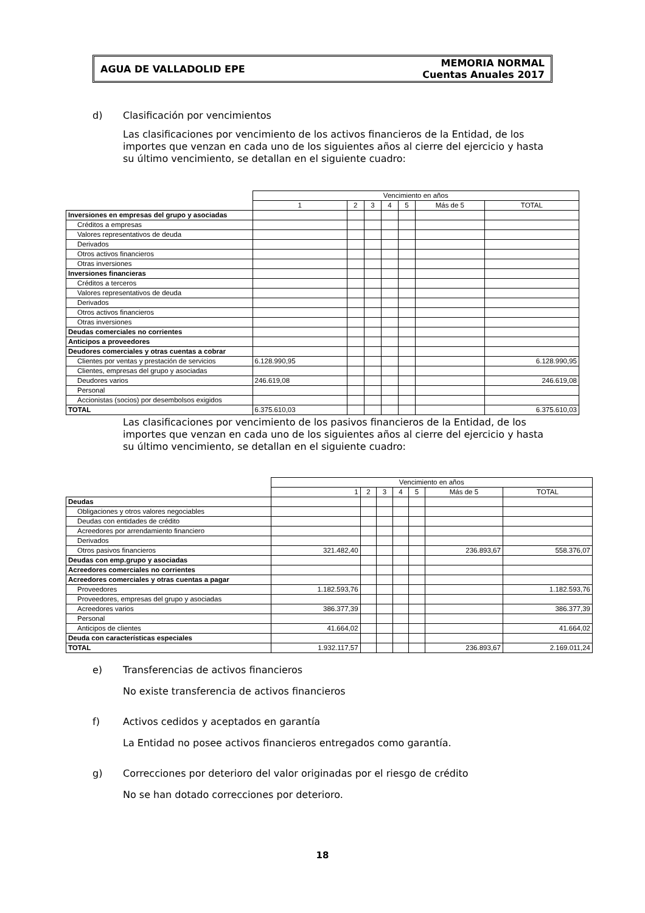AGUA DE VALLADOLID EPE
MEMORIA NORMAL
Cuentas Anuales 2017
d) Clasificación por vencimientos
Las clasificaciones por vencimiento de los activos financieros de la Entidad, de los importes que venzan en cada uno de los siguientes años al cierre del ejercicio y hasta su último vencimiento, se detallan en el siguiente cuadro:
| | Vencimiento en años | | | | | | |
| | 1 | 2 | 3 | 4 | 5 | Más de 5 | TOTAL |
| Inversiones en empresas del grupo y asociadas | | | | | | | |
| Créditos a empresas | | | | | | | |
| Valores representativos de deuda | | | | | | | |
| Derivados | | | | | | | |
| Otros activos financieros | | | | | | | |
| Otras inversiones | | | | | | | |
| Inversiones financieras | | | | | | | |
| Créditos a terceros | | | | | | | |
| Valores representativos de deuda | | | | | | | |
| Derivados | | | | | | | |
| Otros activos financieros | | | | | | | |
| Otras inversiones | | | | | | | |
| Deudas comerciales no corrientes | | | | | | | |
| Anticipos a proveedores | | | | | | | |
| Deudores comerciales y otras cuentas a cobrar | | | | | | | |
| Clientes por ventas y prestación de servicios | 6.128.990,95 | | | | | | 6.128.990,95 |
| Clientes, empresas del grupo y asociadas | | | | | | | |
| Deudores varios | 246.619,08 | | | | | | 246.619,08 |
| Personal | | | | | | | |
| Accionistas (socios) por desembolsos exigidos | | | | | | | |
| TOTAL | 6.375.610,03 | | | | | | 6.375.610,03 |
Las clasificaciones por vencimiento de los pasivos financieros de la Entidad, de los importes que venzan en cada uno de los siguientes años al cierre del ejercicio y hasta su último vencimiento, se detallan en el siguiente cuadro:
| | Vencimiento en años | | | | | | |
| | 1 | 2 | 3 | 4 | 5 | Más de 5 | TOTAL |
| Deudas | | | | | | | |
| Obligaciones y otros valores negociables | | | | | | | |
| Deudas con entidades de crédito | | | | | | | |
| Acreedores por arrendamiento financiero | | | | | | | |
| Derivados | | | | | | | |
| Otros pasivos financieros | 321.482,40 | | | | | 236.893,67 | 558.376,07 |
| Deudas con emp.grupo y asociadas | | | | | | | |
| Acreedores comerciales no corrientes | | | | | | | |
| Acreedores comerciales y otras cuentas a pagar | | | | | | | |
| Proveedores | 1.182.593,76 | | | | | | 1.182.593,76 |
| Proveedores, empresas del grupo y asociadas | | | | | | | |
| Acreedores varios | 386.377,39 | | | | | | 386.377,39 |
| Personal | | | | | | | |
| Anticipos de clientes | 41.664,02 | | | | | | 41.664,02 |
| Deuda con características especiales | | | | | | | |
| TOTAL | 1.932.117,57 | | | | | 236.893,67 | 2.169.011,24 |
e) Transferencias de activos financieros
No existe transferencia de activos financieros
f) Activos cedidos y aceptados en garantía
La Entidad no posee activos financieros entregados como garantía.
g) Correcciones por deterioro del valor originadas por el riesgo de crédito
No se han dotado correcciones por deterioro.
18